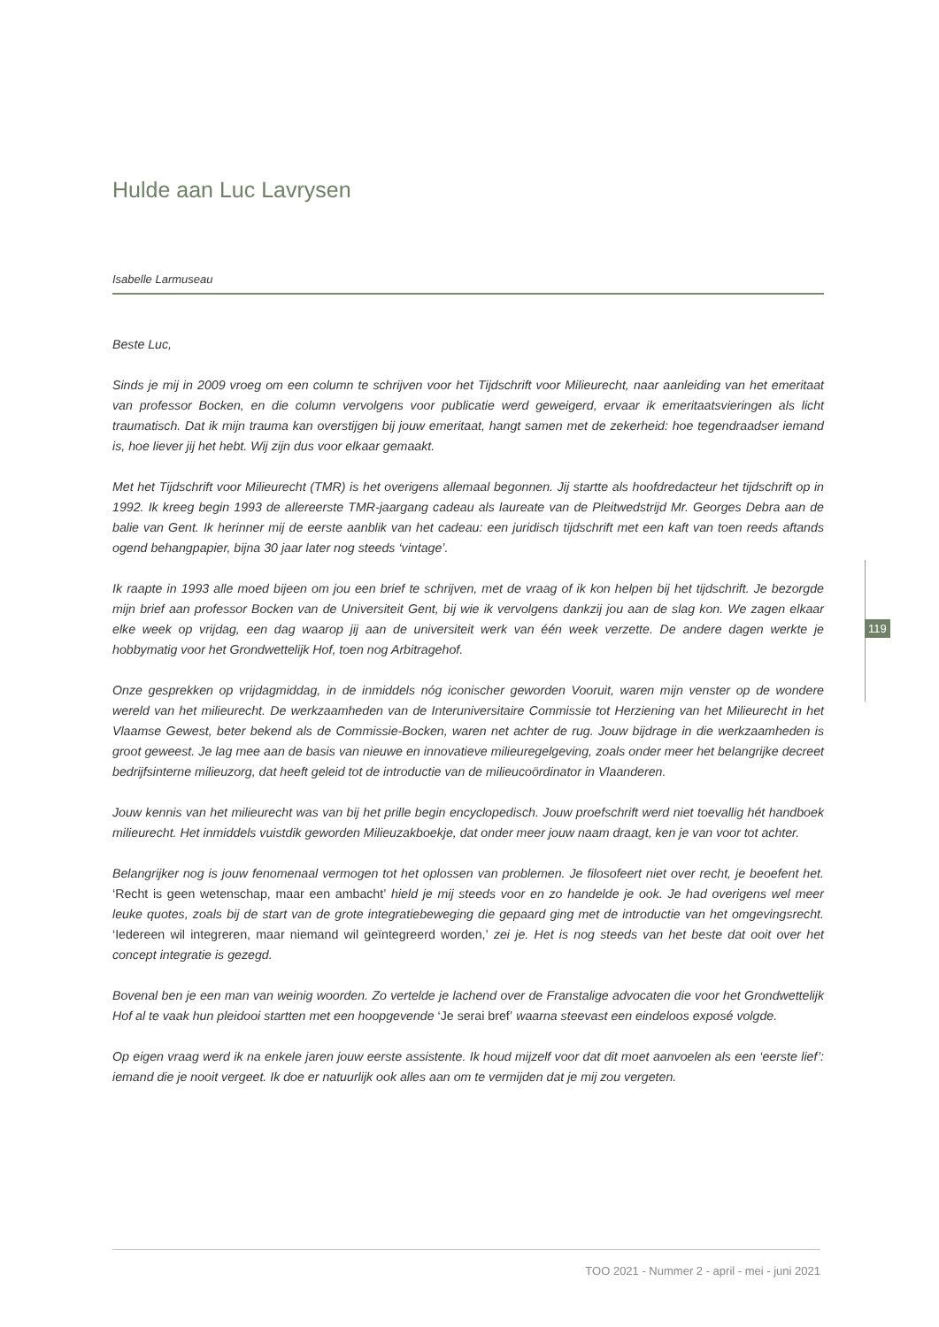Hulde aan Luc Lavrysen
Isabelle Larmuseau
Beste Luc,
Sinds je mij in 2009 vroeg om een column te schrijven voor het Tijdschrift voor Milieurecht, naar aanleiding van het emeritaat van professor Bocken, en die column vervolgens voor publicatie werd geweigerd, ervaar ik emeritaatsvieringen als licht traumatisch. Dat ik mijn trauma kan overstijgen bij jouw emeritaat, hangt samen met de zekerheid: hoe tegendraadser iemand is, hoe liever jij het hebt. Wij zijn dus voor elkaar gemaakt.
Met het Tijdschrift voor Milieurecht (TMR) is het overigens allemaal begonnen. Jij startte als hoofdredacteur het tijdschrift op in 1992. Ik kreeg begin 1993 de allereerste TMR-jaargang cadeau als laureate van de Pleitwedstrijd Mr. Georges Debra aan de balie van Gent. Ik herinner mij de eerste aanblik van het cadeau: een juridisch tijdschrift met een kaft van toen reeds aftands ogend behangpapier, bijna 30 jaar later nog steeds ‘vintage’.
Ik raapte in 1993 alle moed bijeen om jou een brief te schrijven, met de vraag of ik kon helpen bij het tijdschrift. Je bezorgde mijn brief aan professor Bocken van de Universiteit Gent, bij wie ik vervolgens dankzij jou aan de slag kon. We zagen elkaar elke week op vrijdag, een dag waarop jij aan de universiteit werk van één week verzette. De andere dagen werkte je hobbymatig voor het Grondwettelijk Hof, toen nog Arbitragehof.
Onze gesprekken op vrijdagmiddag, in de inmiddels nóg iconischer geworden Vooruit, waren mijn venster op de wondere wereld van het milieurecht. De werkzaamheden van de Interuniversitaire Commissie tot Herziening van het Milieurecht in het Vlaamse Gewest, beter bekend als de Commissie-Bocken, waren net achter de rug. Jouw bijdrage in die werkzaamheden is groot geweest. Je lag mee aan de basis van nieuwe en innovatieve milieuregelgeving, zoals onder meer het belangrijke decreet bedrijfsinterne milieuzorg, dat heeft geleid tot de introductie van de milieucoördinator in Vlaanderen.
Jouw kennis van het milieurecht was van bij het prille begin encyclopedisch. Jouw proefschrift werd niet toevallig hét handboek milieurecht. Het inmiddels vuistdik geworden Milieuzakboekje, dat onder meer jouw naam draagt, ken je van voor tot achter.
Belangrijker nog is jouw fenomenaal vermogen tot het oplossen van problemen. Je filosofeert niet over recht, je beoefent het. ‘Recht is geen wetenschap, maar een ambacht’ hield je mij steeds voor en zo handelde je ook. Je had overigens wel meer leuke quotes, zoals bij de start van de grote integratiebeweging die gepaard ging met de introductie van het omgevingsrecht. ‘Iedereen wil integreren, maar niemand wil geïntegreerd worden,’ zei je. Het is nog steeds van het beste dat ooit over het concept integratie is gezegd.
Bovenal ben je een man van weinig woorden. Zo vertelde je lachend over de Franstalige advocaten die voor het Grondwettelijk Hof al te vaak hun pleidooi startten met een hoopgevende ‘Je serai bref’ waarna steevast een eindeloos exposé volgde.
Op eigen vraag werd ik na enkele jaren jouw eerste assistente. Ik houd mijzelf voor dat dit moet aanvoelen als een ‘eerste lief’: iemand die je nooit vergeet. Ik doe er natuurlijk ook alles aan om te vermijden dat je mij zou vergeten.
119
TOO 2021 - Nummer 2 - april - mei - juni 2021